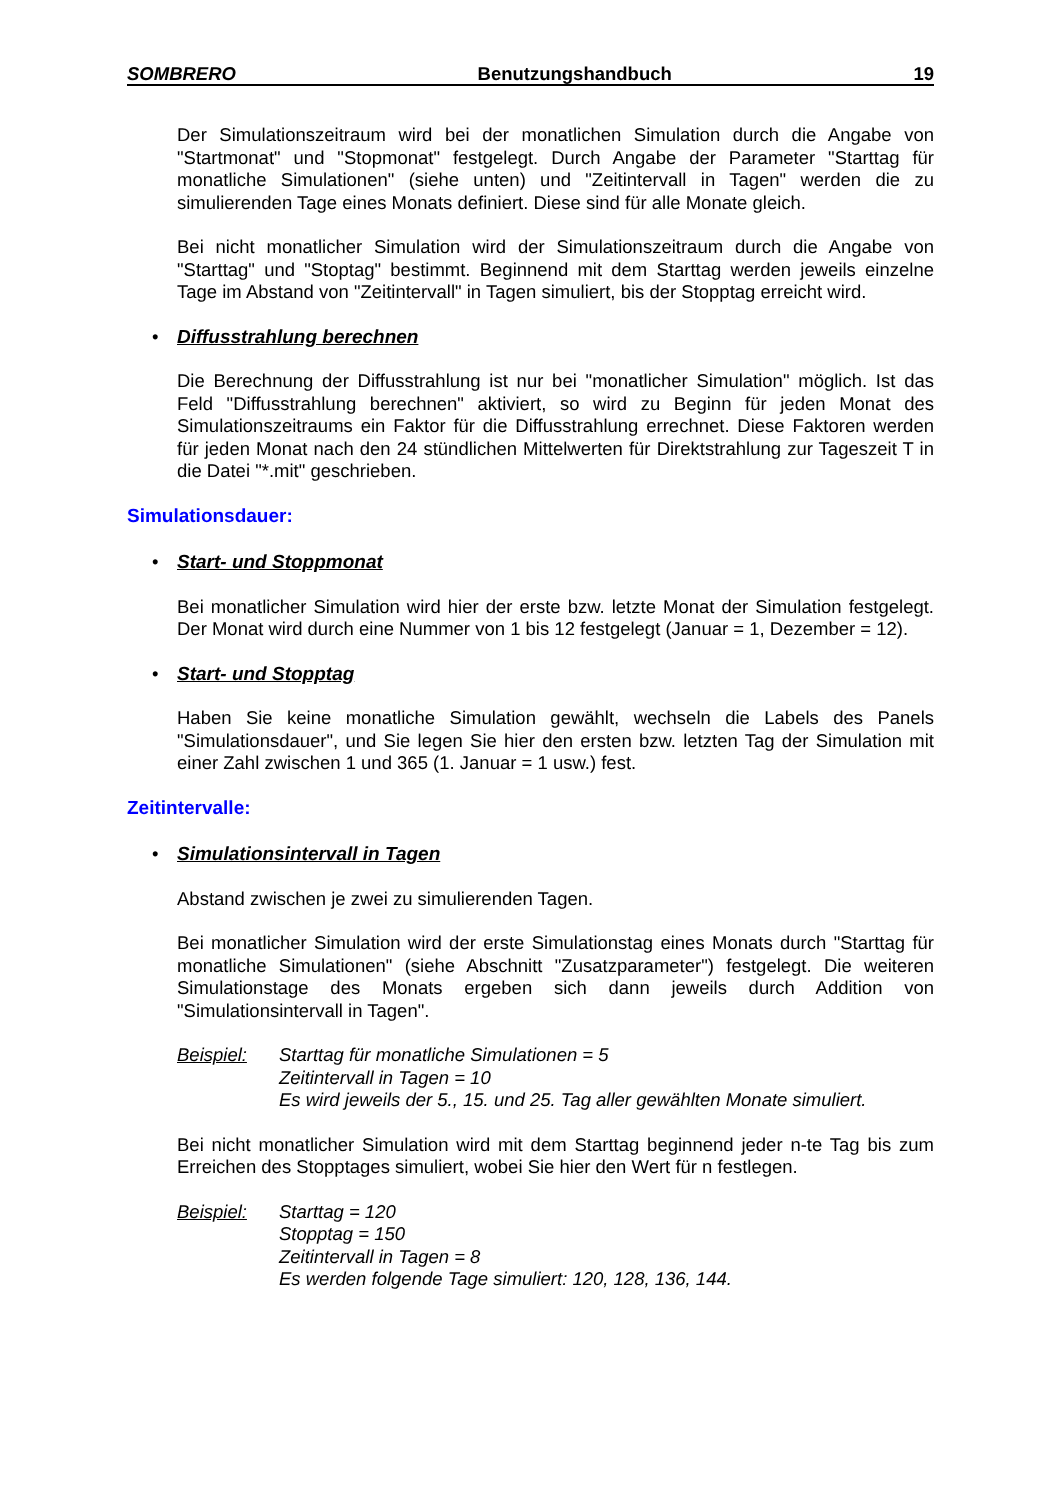SOMBRERO Benutzungshandbuch 19
Der Simulationszeitraum wird bei der monatlichen Simulation durch die Angabe von "Startmonat" und "Stopmonat" festgelegt. Durch Angabe der Parameter "Starttag für monatliche Simulationen" (siehe unten) und "Zeitintervall in Tagen" werden die zu simulierenden Tage eines Monats definiert. Diese sind für alle Monate gleich.
Bei nicht monatlicher Simulation wird der Simulationszeitraum durch die Angabe von "Starttag" und "Stoptag" bestimmt. Beginnend mit dem Starttag werden jeweils einzelne Tage im Abstand von "Zeitintervall" in Tagen simuliert, bis der Stopptag erreicht wird.
• Diffusstrahlung berechnen
Die Berechnung der Diffusstrahlung ist nur bei "monatlicher Simulation" möglich. Ist das Feld "Diffusstrahlung berechnen" aktiviert, so wird zu Beginn für jeden Monat des Simulationszeitraums ein Faktor für die Diffusstrahlung errechnet. Diese Faktoren werden für jeden Monat nach den 24 stündlichen Mittelwerten für Direktstrahlung zur Tageszeit T in die Datei "*.mit" geschrieben.
Simulationsdauer:
• Start- und Stoppmonat
Bei monatlicher Simulation wird hier der erste bzw. letzte Monat der Simulation festgelegt. Der Monat wird durch eine Nummer von 1 bis 12 festgelegt (Januar = 1, Dezember = 12).
• Start- und Stopptag
Haben Sie keine monatliche Simulation gewählt, wechseln die Labels des Panels "Simulationsdauer", und Sie legen Sie hier den ersten bzw. letzten Tag der Simulation mit einer Zahl zwischen 1 und 365 (1. Januar = 1 usw.) fest.
Zeitintervalle:
• Simulationsintervall in Tagen
Abstand zwischen je zwei zu simulierenden Tagen.
Bei monatlicher Simulation wird der erste Simulationstag eines Monats durch "Starttag für monatliche Simulationen" (siehe Abschnitt "Zusatzparameter") festgelegt. Die weiteren Simulationstage des Monats ergeben sich dann jeweils durch Addition von "Simulationsintervall in Tagen".
Beispiel: Starttag für monatliche Simulationen = 5
Zeitintervall in Tagen = 10
Es wird jeweils der 5., 15. und 25. Tag aller gewählten Monate simuliert.
Bei nicht monatlicher Simulation wird mit dem Starttag beginnend jeder n-te Tag bis zum Erreichen des Stopptages simuliert, wobei Sie hier den Wert für n festlegen.
Beispiel: Starttag = 120
Stopptag = 150
Zeitintervall in Tagen = 8
Es werden folgende Tage simuliert: 120, 128, 136, 144.